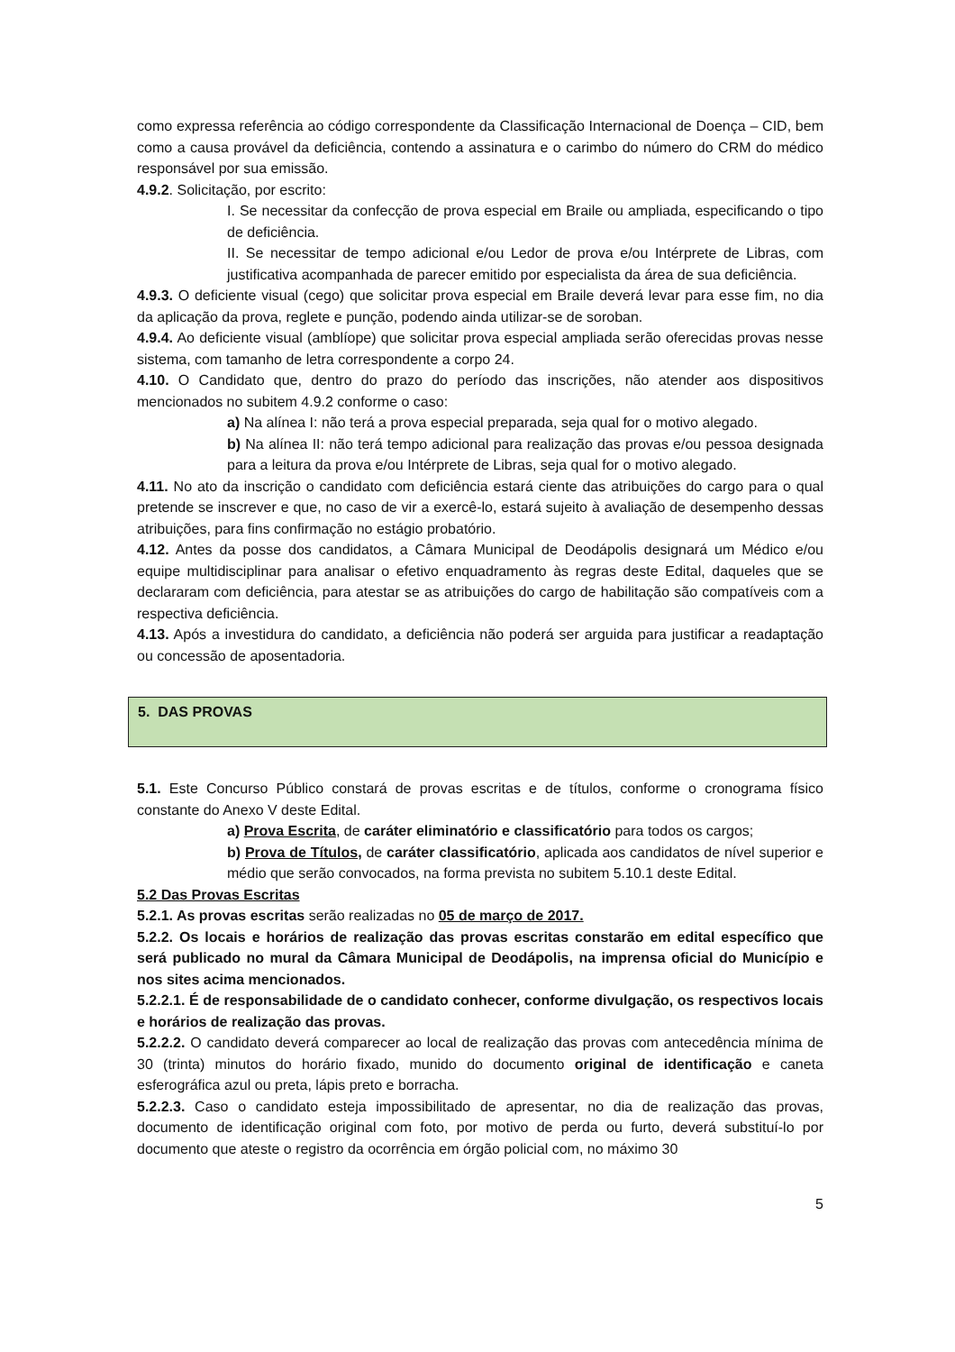como expressa referência ao código correspondente da Classificação Internacional de Doença – CID, bem como a causa provável da deficiência, contendo a assinatura e o carimbo do número do CRM do médico responsável por sua emissão.
4.9.2. Solicitação, por escrito:
I. Se necessitar da confecção de prova especial em Braile ou ampliada, especificando o tipo de deficiência.
II. Se necessitar de tempo adicional e/ou Ledor de prova e/ou Intérprete de Libras, com justificativa acompanhada de parecer emitido por especialista da área de sua deficiência.
4.9.3. O deficiente visual (cego) que solicitar prova especial em Braile deverá levar para esse fim, no dia da aplicação da prova, reglete e punção, podendo ainda utilizar-se de soroban.
4.9.4. Ao deficiente visual (amblíope) que solicitar prova especial ampliada serão oferecidas provas nesse sistema, com tamanho de letra correspondente a corpo 24.
4.10. O Candidato que, dentro do prazo do período das inscrições, não atender aos dispositivos mencionados no subitem 4.9.2 conforme o caso:
a) Na alínea I: não terá a prova especial preparada, seja qual for o motivo alegado.
b) Na alínea II: não terá tempo adicional para realização das provas e/ou pessoa designada para a leitura da prova e/ou Intérprete de Libras, seja qual for o motivo alegado.
4.11. No ato da inscrição o candidato com deficiência estará ciente das atribuições do cargo para o qual pretende se inscrever e que, no caso de vir a exercê-lo, estará sujeito à avaliação de desempenho dessas atribuições, para fins confirmação no estágio probatório.
4.12. Antes da posse dos candidatos, a Câmara Municipal de Deodápolis designará um Médico e/ou equipe multidisciplinar para analisar o efetivo enquadramento às regras deste Edital, daqueles que se declararam com deficiência, para atestar se as atribuições do cargo de habilitação são compatíveis com a respectiva deficiência.
4.13. Após a investidura do candidato, a deficiência não poderá ser arguida para justificar a readaptação ou concessão de aposentadoria.
5. DAS PROVAS
5.1. Este Concurso Público constará de provas escritas e de títulos, conforme o cronograma físico constante do Anexo V deste Edital.
a) Prova Escrita, de caráter eliminatório e classificatório para todos os cargos;
b) Prova de Títulos, de caráter classificatório, aplicada aos candidatos de nível superior e médio que serão convocados, na forma prevista no subitem 5.10.1 deste Edital.
5.2 Das Provas Escritas
5.2.1. As provas escritas serão realizadas no 05 de março de 2017.
5.2.2. Os locais e horários de realização das provas escritas constarão em edital específico que será publicado no mural da Câmara Municipal de Deodápolis, na imprensa oficial do Município e nos sites acima mencionados.
5.2.2.1. É de responsabilidade de o candidato conhecer, conforme divulgação, os respectivos locais e horários de realização das provas.
5.2.2.2. O candidato deverá comparecer ao local de realização das provas com antecedência mínima de 30 (trinta) minutos do horário fixado, munido do documento original de identificação e caneta esferográfica azul ou preta, lápis preto e borracha.
5.2.2.3. Caso o candidato esteja impossibilitado de apresentar, no dia de realização das provas, documento de identificação original com foto, por motivo de perda ou furto, deverá substituí-lo por documento que ateste o registro da ocorrência em órgão policial com, no máximo 30
5